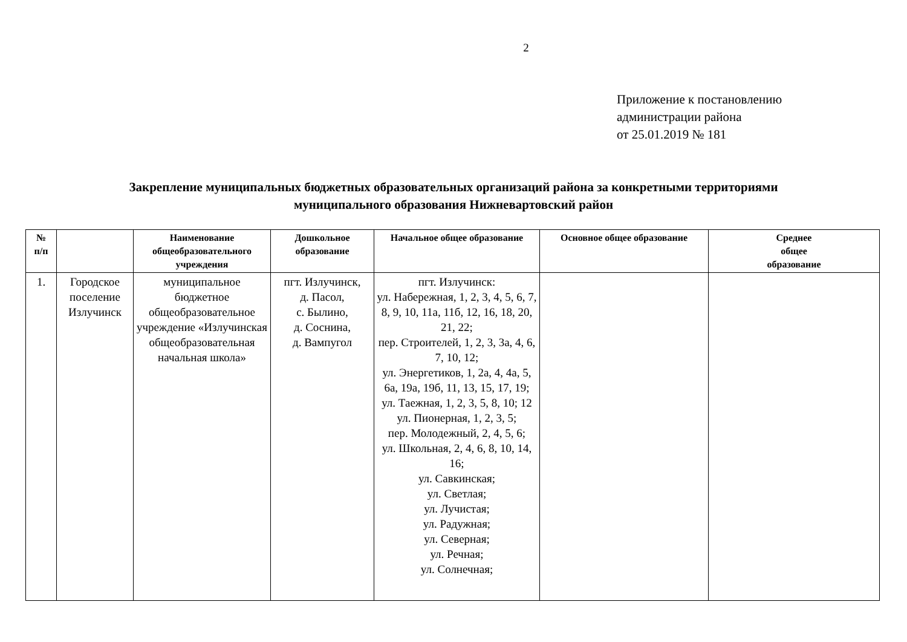2
Приложение к постановлению
администрации района
от 25.01.2019 № 181
Закрепление муниципальных бюджетных образовательных организаций района за конкретными территориями
муниципального образования Нижневартовский район
| № п/п | | Наименование общеобразовательного учреждения | Дошкольное образование | Начальное общее образование | Основное общее образование | Среднее общее образование |
| --- | --- | --- | --- | --- | --- | --- |
| 1. | Городское поселение Излучинск | муниципальное бюджетное общеобразовательное учреждение «Излучинская общеобразовательная начальная школа» | пгт. Излучинск, д. Пасол, с. Былино, д. Соснина, д. Вампугол | пгт. Излучинск: ул. Набережная, 1, 2, 3, 4, 5, 6, 7, 8, 9, 10, 11а, 11б, 12, 16, 18, 20, 21, 22; пер. Строителей, 1, 2, 3, 3а, 4, 6, 7, 10, 12; ул. Энергетиков, 1, 2а, 4, 4а, 5, 6а, 19а, 19б, 11, 13, 15, 17, 19; ул. Таежная, 1, 2, 3, 5, 8, 10; 12 ул. Пионерная, 1, 2, 3, 5; пер. Молодежный, 2, 4, 5, 6; ул. Школьная, 2, 4, 6, 8, 10, 14, 16; ул. Савкинская; ул. Светлая; ул. Лучистая; ул. Радужная; ул. Северная; ул. Речная; ул. Солнечная; | | |